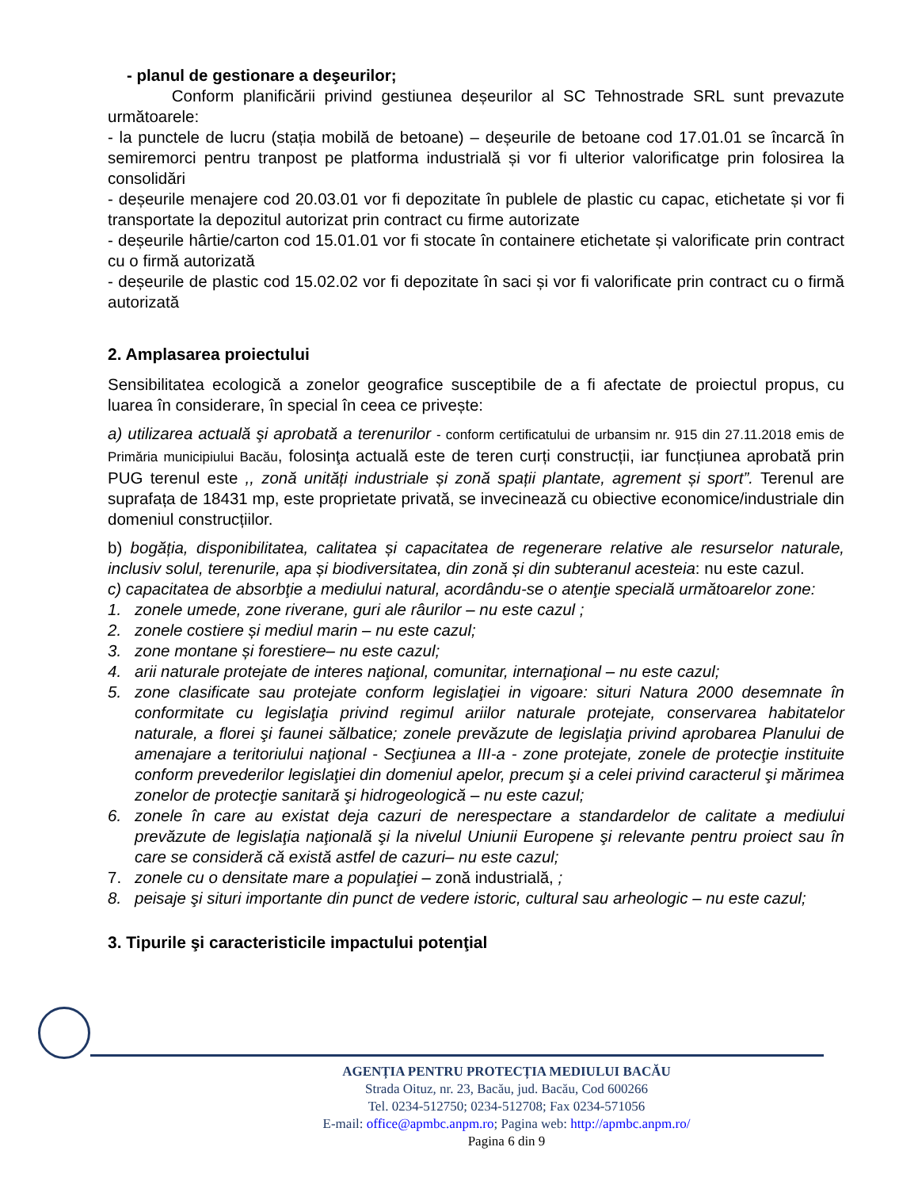- planul de gestionare a deşeurilor;
Conform planificării privind gestiunea deșeurilor al SC Tehnostrade SRL sunt prevazute următoarele:
- la punctele de lucru (stația mobilă de betoane) – deșeurile de betoane cod 17.01.01 se încarcă în semiremorci pentru tranpost pe platforma industrială și vor fi ulterior valorificatge prin folosirea la consolidări
- deșeurile menajere cod 20.03.01 vor fi depozitate în publele de plastic cu capac, etichetate și vor fi transportate la depozitul autorizat prin contract cu firme autorizate
- deșeurile hârtie/carton cod 15.01.01 vor fi stocate în containere etichetate și valorificate prin contract cu o firmă autorizată
- deșeurile de plastic cod 15.02.02 vor fi depozitate în saci și vor fi valorificate prin contract cu o firmă autorizată
2. Amplasarea proiectului
Sensibilitatea ecologică a zonelor geografice susceptibile de a fi afectate de proiectul propus, cu luarea în considerare, în special în ceea ce privește:
a) utilizarea actuală şi aprobată a terenurilor - conform certificatului de urbansim nr. 915 din 27.11.2018 emis de Primăria municipiului Bacău, folosinţa actuală este de teren curți construcții, iar funcțiunea aprobată prin PUG terenul este ,, zonă unități industriale și zonă spații plantate, agrement și sport”. Terenul are suprafața de 18431 mp, este proprietate privată, se invecinează cu obiective economice/industriale din domeniul construcțiilor.
b) bogăția, disponibilitatea, calitatea și capacitatea de regenerare relative ale resurselor naturale, inclusiv solul, terenurile, apa și biodiversitatea, din zonă și din subteranul acesteia: nu este cazul.
c) capacitatea de absorbţie a mediului natural, acordându-se o atenţie specială următoarelor zone:
1. zonele umede, zone riverane, guri ale râurilor – nu este cazul ;
2. zonele costiere și mediul marin – nu este cazul;
3. zone montane și forestiere– nu este cazul;
4. arii naturale protejate de interes naţional, comunitar, internaţional – nu este cazul;
5. zone clasificate sau protejate conform legislaţiei in vigoare: situri Natura 2000 desemnate în conformitate cu legislaţia privind regimul ariilor naturale protejate, conservarea habitatelor naturale, a florei şi faunei sălbatice; zonele prevăzute de legislaţia privind aprobarea Planului de amenajare a teritoriului naţional - Secţiunea a III-a - zone protejate, zonele de protecţie instituite conform prevederilor legislaţiei din domeniul apelor, precum şi a celei privind caracterul şi mărimea zonelor de protecţie sanitară şi hidrogeologică – nu este cazul;
6. zonele în care au existat deja cazuri de nerespectare a standardelor de calitate a mediului prevăzute de legislaţia naţională şi la nivelul Uniunii Europene şi relevante pentru proiect sau în care se consideră că există astfel de cazuri– nu este cazul;
7. zonele cu o densitate mare a populaţiei – zonă industrială, ;
8. peisaje şi situri importante din punct de vedere istoric, cultural sau arheologic – nu este cazul;
3. Tipurile şi caracteristicile impactului potenţial
AGENȚIA PENTRU PROTECȚIA MEDIULUI BACĂU
Strada Oituz, nr. 23, Bacău, jud. Bacău, Cod 600266
Tel. 0234-512750; 0234-512708; Fax 0234-571056
E-mail: office@apmbc.anpm.ro; Pagina web: http://apmbc.anpm.ro/
Pagina 6 din 9